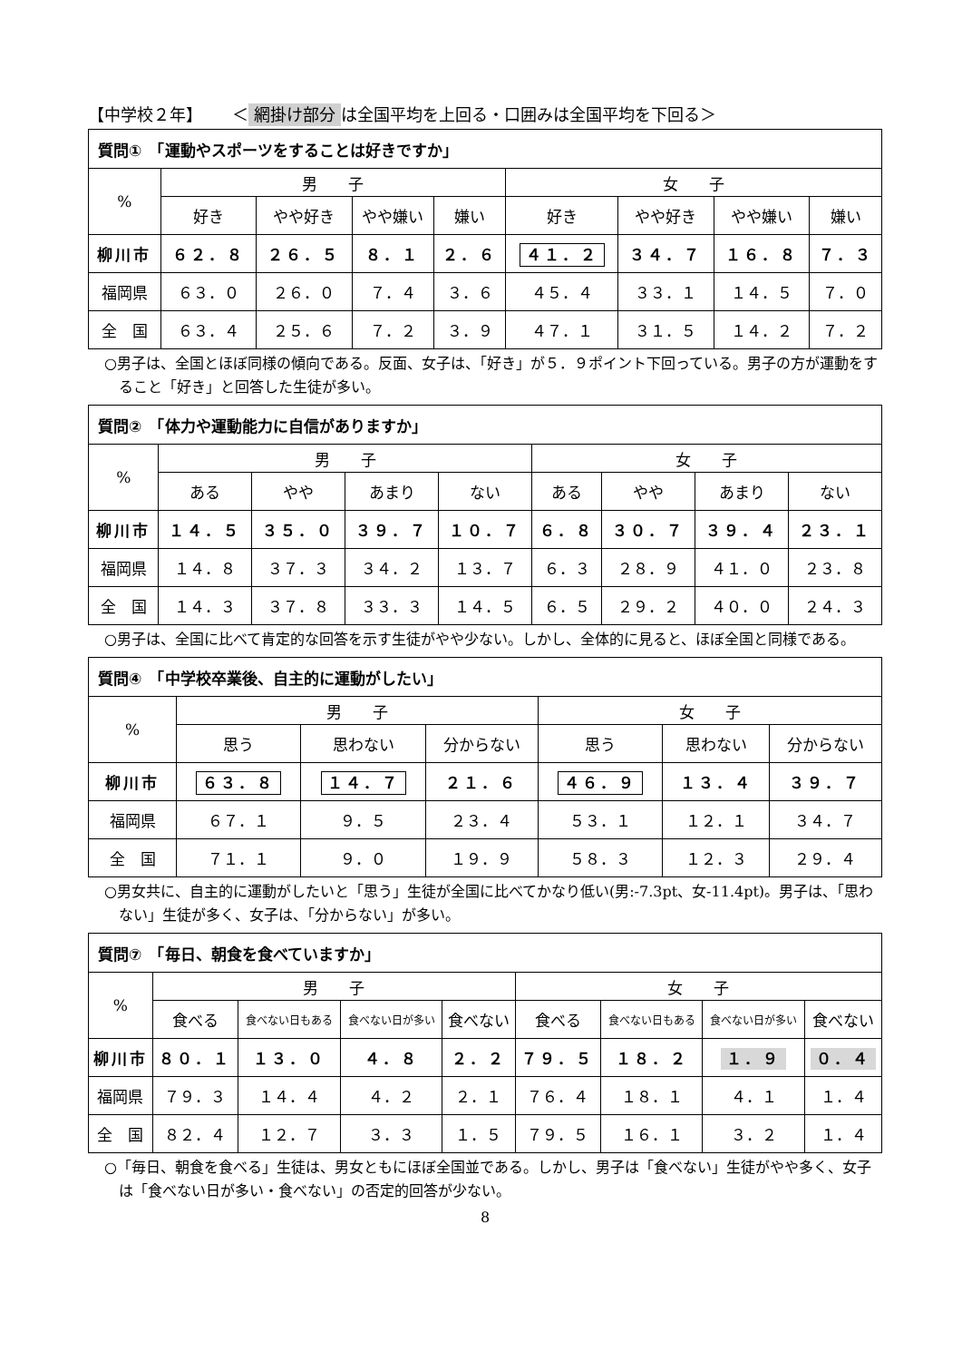【中学校２年】　　 ＜ 網掛け部分 は全国平均を上回る・口囲みは全国平均を下回る＞
| 質問① 「運動やスポーツをすることは好きですか」 | | | | | | | | |
| --- | --- | --- | --- | --- | --- | --- | --- | --- |
| % | 男 子 | | | | 女 子 | | | |
| | 好き | やや好き | やや嫌い | 嫌い | 好き | やや好き | やや嫌い | 嫌い |
| 柳川市 | ６２．８ | ２６．５ | ８．１ | ２．６ | ４１．２ | ３４．７ | １６．８ | ７．３ |
| 福岡県 | ６３．０ | ２６．０ | ７．４ | ３．６ | ４５．４ | ３３．１ | １４．５ | ７．０ |
| 全 国 | ６３．４ | ２５．６ | ７．２ | ３．９ | ４７．１ | ３１．５ | １４．２ | ７．２ |
○男子は、全国とほぼ同様の傾向である。反面、女子は、「好き」が５．９ポイント下回っている。男子の方が運動をすること「好き」と回答した生徒が多い。
| 質問② 「体力や運動能力に自信がありますか」 | | | | | | | | |
| --- | --- | --- | --- | --- | --- | --- | --- | --- |
| % | 男 子 | | | | 女 子 | | | |
| | ある | やや | あまり | ない | ある | やや | あまり | ない |
| 柳川市 | １４．５ | ３５．０ | ３９．７ | １０．７ | ６．８ | ３０．７ | ３９．４ | ２３．１ |
| 福岡県 | １４．８ | ３７．３ | ３４．２ | １３．７ | ６．３ | ２８．９ | ４１．０ | ２３．８ |
| 全 国 | １４．３ | ３７．８ | ３３．３ | １４．５ | ６．５ | ２９．２ | ４０．０ | ２４．３ |
○男子は、全国に比べて肯定的な回答を示す生徒がやや少ない。しかし、全体的に見ると、ほぼ全国と同様である。
| 質問④ 「中学校卒業後、自主的に運動がしたい」 | | | | | | |
| --- | --- | --- | --- | --- | --- | --- |
| % | 男 子 | | | 女 子 | | |
| | 思う | 思わない | 分からない | 思う | 思わない | 分からない |
| 柳川市 | ６３．８ | １４．７ | ２１．６ | ４６．９ | １３．４ | ３９．７ |
| 福岡県 | ６７．１ | ９．５ | ２３．４ | ５３．１ | １２．１ | ３４．７ |
| 全 国 | ７１．１ | ９．０ | １９．９ | ５８．３ | １２．３ | ２９．４ |
○男女共に、自主的に運動がしたいと「思う」生徒が全国に比べてかなり低い(男:-7.3pt、女-11.4pt)。男子は、「思わない」生徒が多く、女子は、「分からない」が多い。
| 質問⑦ 「毎日、朝食を食べていますか」 | | | | | | | | |
| --- | --- | --- | --- | --- | --- | --- | --- | --- |
| % | 男 子 | | | | 女 子 | | | |
| | 食べる | 食べない日もある | 食べない日が多い | 食べない | 食べる | 食べない日もある | 食べない日が多い | 食べない |
| 柳川市 | ８０．１ | １３．０ | ４．８ | ２．２ | ７９．５ | １８．２ | １．９ | ０．４ |
| 福岡県 | ７９．３ | １４．４ | ４．２ | ２．１ | ７６．４ | １８．１ | ４．１ | １．４ |
| 全 国 | ８２．４ | １２．７ | ３．３ | １．５ | ７９．５ | １６．１ | ３．２ | １．４ |
○「毎日、朝食を食べる」生徒は、男女ともにほぼ全国並である。しかし、男子は「食べない」生徒がやや多く、女子は「食べない日が多い・食べない」の否定的回答が少ない。
8